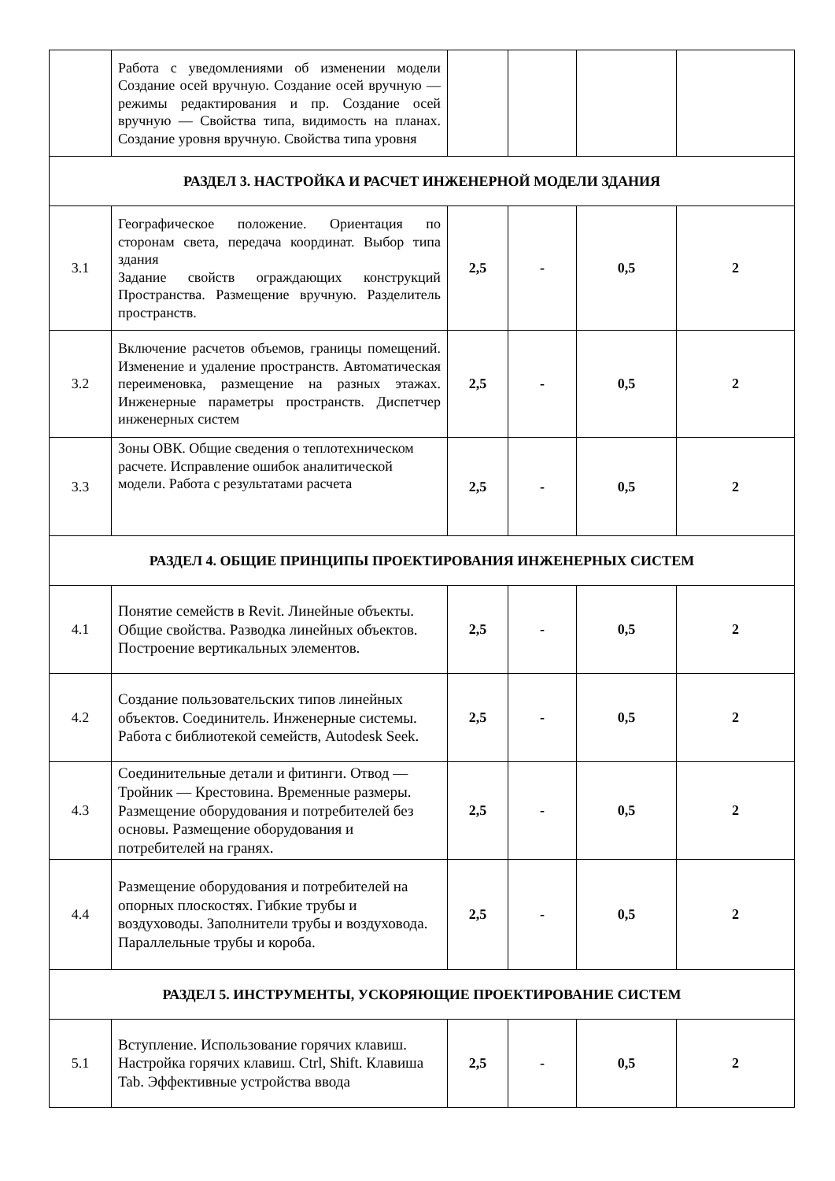| | Работа с уведомлениями об изменении модели Создание осей вручную. Создание осей вручную — режимы редактирования и пр. Создание осей вручную — Свойства типа, видимость на планах. Создание уровня вручную. Свойства типа уровня | | | | |
| РАЗДЕЛ 3. НАСТРОЙКА И РАСЧЕТ ИНЖЕНЕРНОЙ МОДЕЛИ ЗДАНИЯ | | | | | |
| 3.1 | Географическое положение. Ориентация по сторонам света, передача координат. Выбор типа здания Задание свойств ограждающих конструкций Пространства. Размещение вручную. Разделитель пространств. | 2,5 | - | 0,5 | 2 |
| 3.2 | Включение расчетов объемов, границы помещений. Изменение и удаление пространств. Автоматическая переименовка, размещение на разных этажах. Инженерные параметры пространств. Диспетчер инженерных систем | 2,5 | - | 0,5 | 2 |
| 3.3 | Зоны ОВК. Общие сведения о теплотехническом расчете. Исправление ошибок аналитической модели. Работа с результатами расчета | 2,5 | - | 0,5 | 2 |
| РАЗДЕЛ 4. ОБЩИЕ ПРИНЦИПЫ ПРОЕКТИРОВАНИЯ ИНЖЕНЕРНЫХ СИСТЕМ | | | | | |
| 4.1 | Понятие семейств в Revit. Линейные объекты. Общие свойства. Разводка линейных объектов. Построение вертикальных элементов. | 2,5 | - | 0,5 | 2 |
| 4.2 | Создание пользовательских типов линейных объектов. Соединитель. Инженерные системы. Работа с библиотекой семейств, Autodesk Seek. | 2,5 | - | 0,5 | 2 |
| 4.3 | Соединительные детали и фитинги. Отвод — Тройник — Крестовина. Временные размеры. Размещение оборудования и потребителей без основы. Размещение оборудования и потребителей на гранях. | 2,5 | - | 0,5 | 2 |
| 4.4 | Размещение оборудования и потребителей на опорных плоскостях. Гибкие трубы и воздуховоды. Заполнители трубы и воздуховода. Параллельные трубы и короба. | 2,5 | - | 0,5 | 2 |
| РАЗДЕЛ 5. ИНСТРУМЕНТЫ, УСКОРЯЮЩИЕ ПРОЕКТИРОВАНИЕ СИСТЕМ | | | | | |
| 5.1 | Вступление. Использование горячих клавиш. Настройка горячих клавиш. Ctrl, Shift. Клавиша Tab. Эффективные устройства ввода | 2,5 | - | 0,5 | 2 |